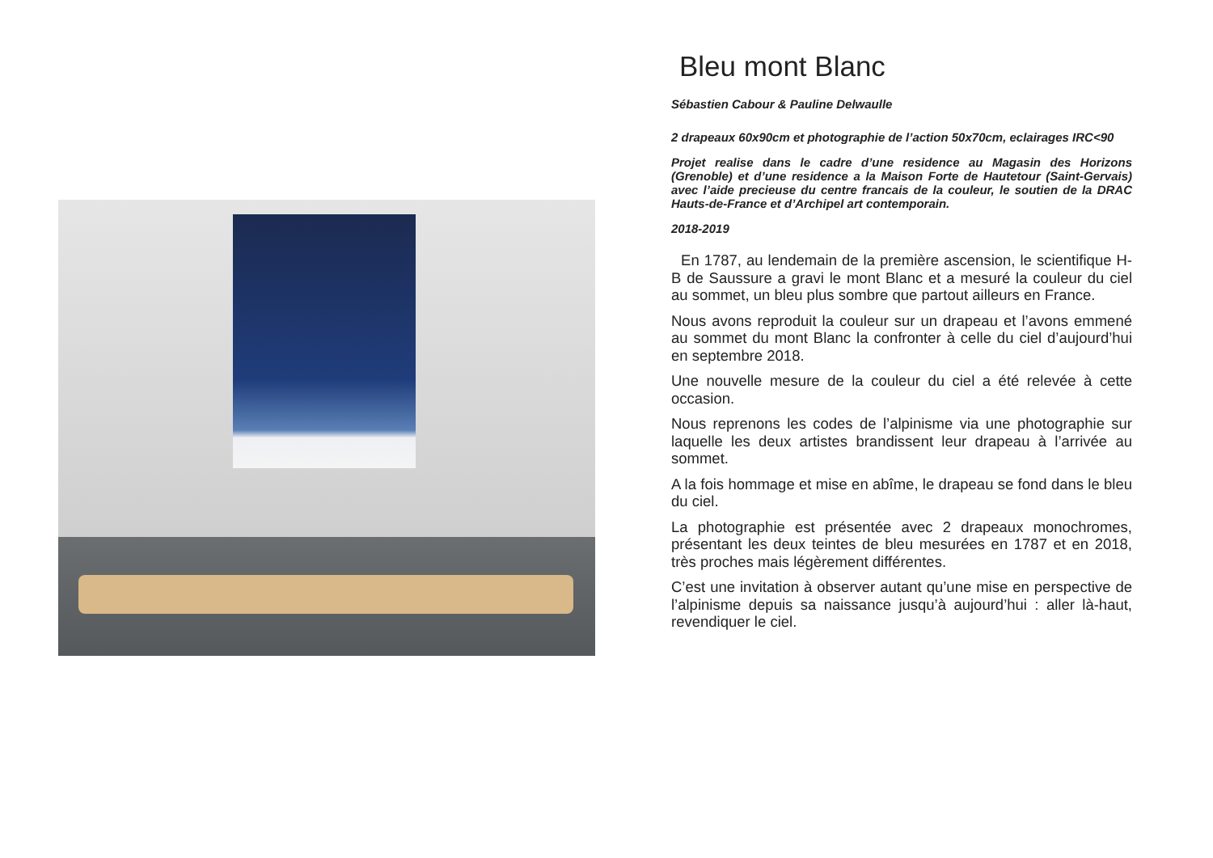Bleu mont Blanc
Sébastien Cabour & Pauline Delwaulle
2 drapeaux 60x90cm et photographie de l’action 50x70cm, eclairages IRC<90
Projet realise dans le cadre d’une residence au Magasin des Horizons (Grenoble) et d’une residence a la Maison Forte de Hautetour (Saint-Gervais) avec l’aide precieuse du centre francais de la couleur, le soutien de la DRAC Hauts-de-France et d’Archipel art contemporain.
2018-2019
En 1787, au lendemain de la première ascension, le scientifique H-B de Saussure a gravi le mont Blanc et a mesuré la couleur du ciel au sommet, un bleu plus sombre que partout ailleurs en France.
Nous avons reproduit la couleur sur un drapeau et l’avons emmené au sommet du mont Blanc la confronter à celle du ciel d’aujourd’hui en septembre 2018.
Une nouvelle mesure de la couleur du ciel a été relevée à cette occasion.
Nous reprenons les codes de l’alpinisme via une photographie sur laquelle les deux artistes brandissent leur drapeau à l’arrivée au sommet.
A la fois hommage et mise en abîme, le drapeau se fond dans le bleu du ciel.
La photographie est présentée avec 2 drapeaux monochromes, présentant les deux teintes de bleu mesurées en 1787 et en 2018, très proches mais légèrement différentes.
C’est une invitation à observer autant qu’une mise en perspective de l’alpinisme depuis sa naissance jusqu’à aujourd’hui : aller là-haut, revendiquer le ciel.